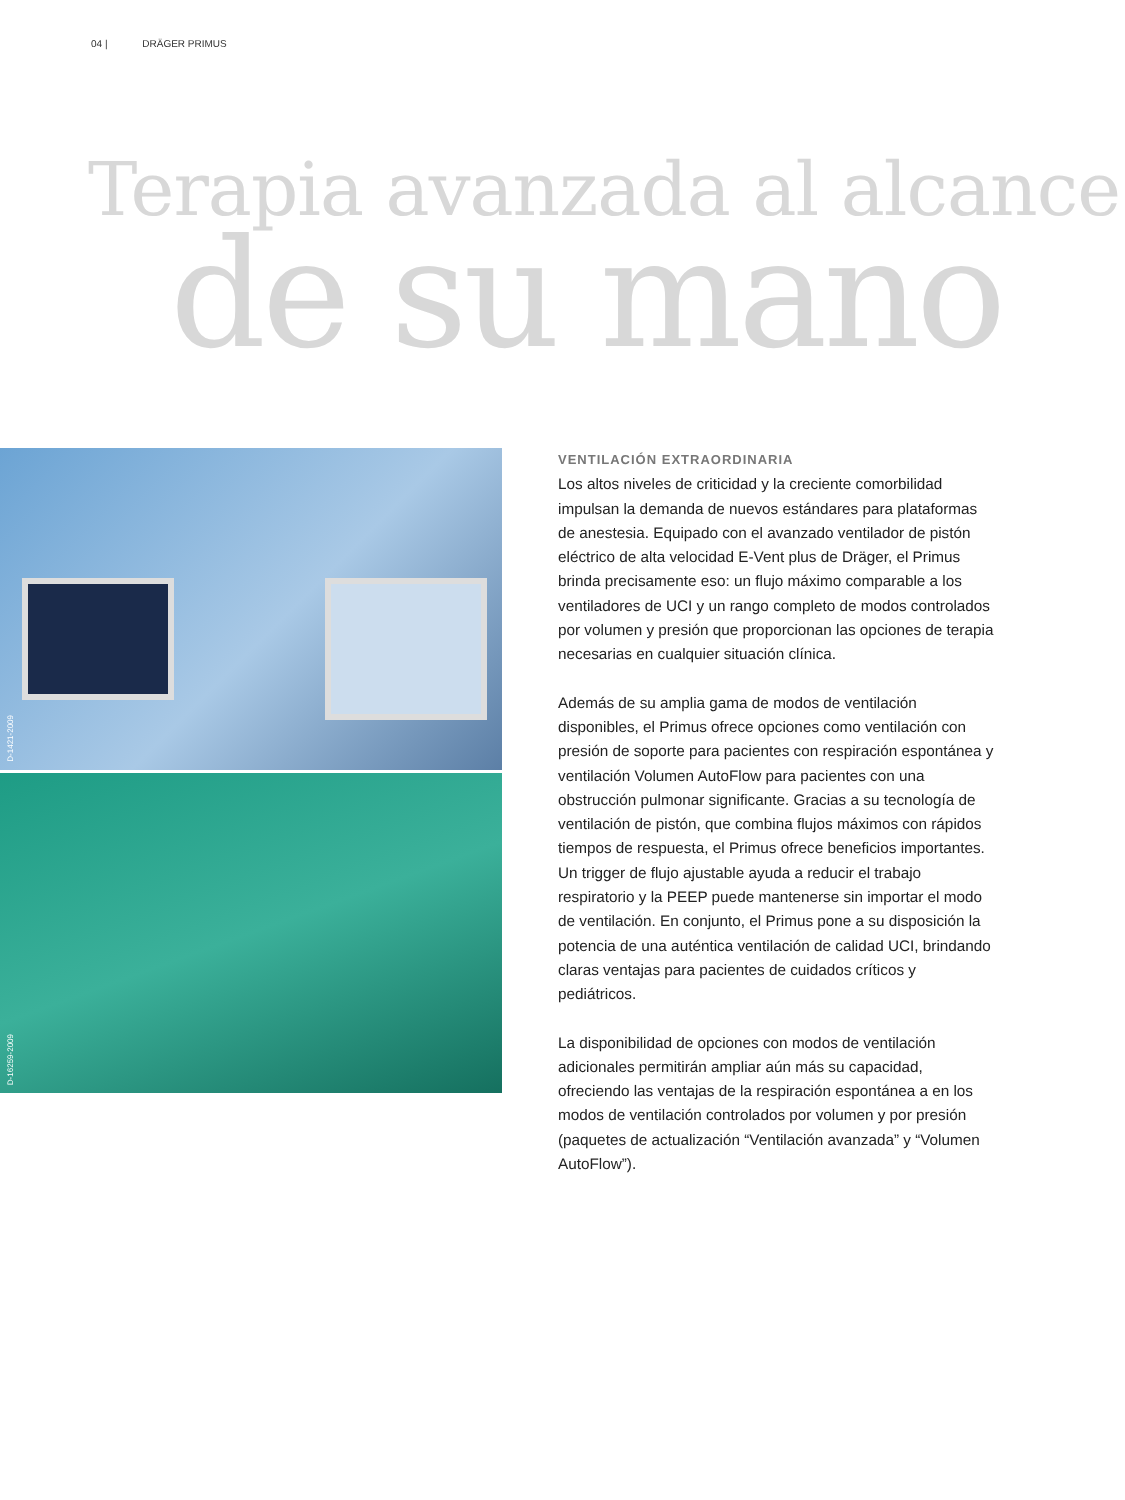04 | DRÄGER PRIMUS
Terapia avanzada al alcance
de su mano
D-1421-2009
D-16259-2009
VENTILACIÓN EXTRAORDINARIA
Los altos niveles de criticidad y la creciente comorbilidad impulsan la demanda de nuevos estándares para plataformas de anestesia. Equipado con el avanzado ventilador de pistón eléctrico de alta velocidad E-Vent plus de Dräger, el Primus brinda precisamente eso: un flujo máximo comparable a los ventiladores de UCI y un rango completo de modos controlados por volumen y presión que proporcionan las opciones de terapia necesarias en cualquier situación clínica.
Además de su amplia gama de modos de ventilación disponibles, el Primus ofrece opciones como ventilación con presión de soporte para pacientes con respiración espontánea y ventilación Volumen AutoFlow para pacientes con una obstrucción pulmonar significante. Gracias a su tecnología de ventilación de pistón, que combina flujos máximos con rápidos tiempos de respuesta, el Primus ofrece beneficios importantes. Un trigger de flujo ajustable ayuda a reducir el trabajo respiratorio y la PEEP puede mantenerse sin importar el modo de ventilación. En conjunto, el Primus pone a su disposición la potencia de una auténtica ventilación de calidad UCI, brindando claras ventajas para pacientes de cuidados críticos y pediátricos.
La disponibilidad de opciones con modos de ventilación adicionales permitirán ampliar aún más su capacidad, ofreciendo las ventajas de la respiración espontánea a en los modos de ventilación controlados por volumen y por presión (paquetes de actualización “Ventilación avanzada” y “Volumen AutoFlow”).